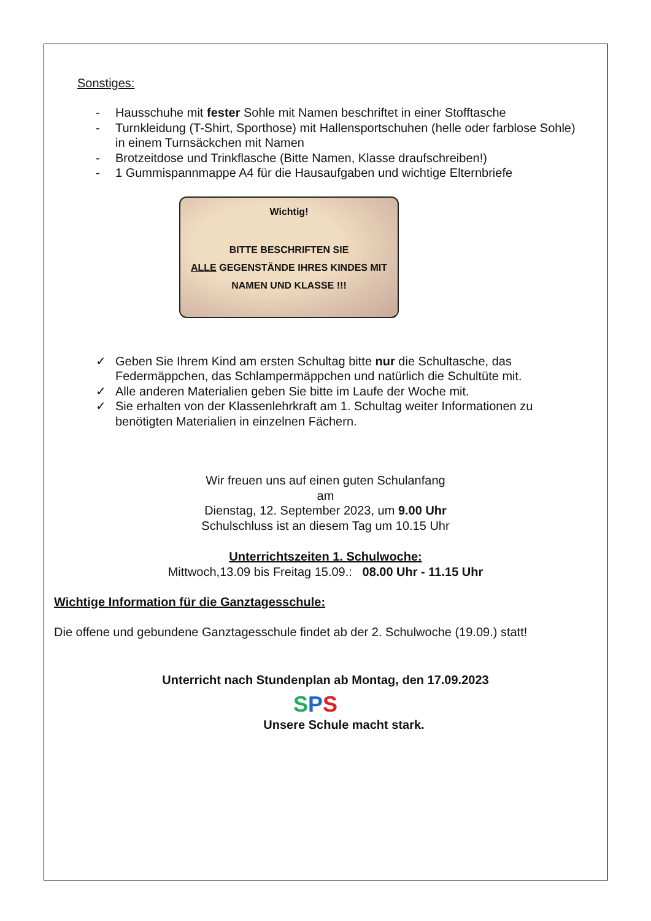Sonstiges:
- Hausschuhe mit fester Sohle mit Namen beschriftet in einer Stofftasche
- Turnkleidung (T-Shirt, Sporthose) mit Hallensportschuhen (helle oder farblose Sohle) in einem Turnsäckchen mit Namen
- Brotzeitdose und Trinkflasche (Bitte Namen, Klasse draufschreiben!)
- 1 Gummispannmappe A4 für die Hausaufgaben und wichtige Elternbriefe
Wichtig!
BITTE BESCHRIFTEN SIE
ALLE GEGENSTÄNDE IHRES KINDES MIT
NAMEN UND KLASSE !!!
✓ Geben Sie Ihrem Kind am ersten Schultag bitte nur die Schultasche, das Federmäppchen, das Schlampermäppchen und natürlich die Schultüte mit.
✓ Alle anderen Materialien geben Sie bitte im Laufe der Woche mit.
✓ Sie erhalten von der Klassenlehrkraft am 1. Schultag weiter Informationen zu benötigten Materialien in einzelnen Fächern.
Wir freuen uns auf einen guten Schulanfang
am
Dienstag, 12. September 2023, um 9.00 Uhr
Schulschluss ist an diesem Tag um 10.15 Uhr
Unterrichtszeiten 1. Schulwoche:
Mittwoch,13.09 bis Freitag 15.09.: 08.00 Uhr - 11.15 Uhr
Wichtige Information für die Ganztagesschule:
Die offene und gebundene Ganztagesschule findet ab der 2. Schulwoche (19.09.) statt!
Unterricht nach Stundenplan ab Montag, den 17.09.2023
SPS
Unsere Schule macht stark.